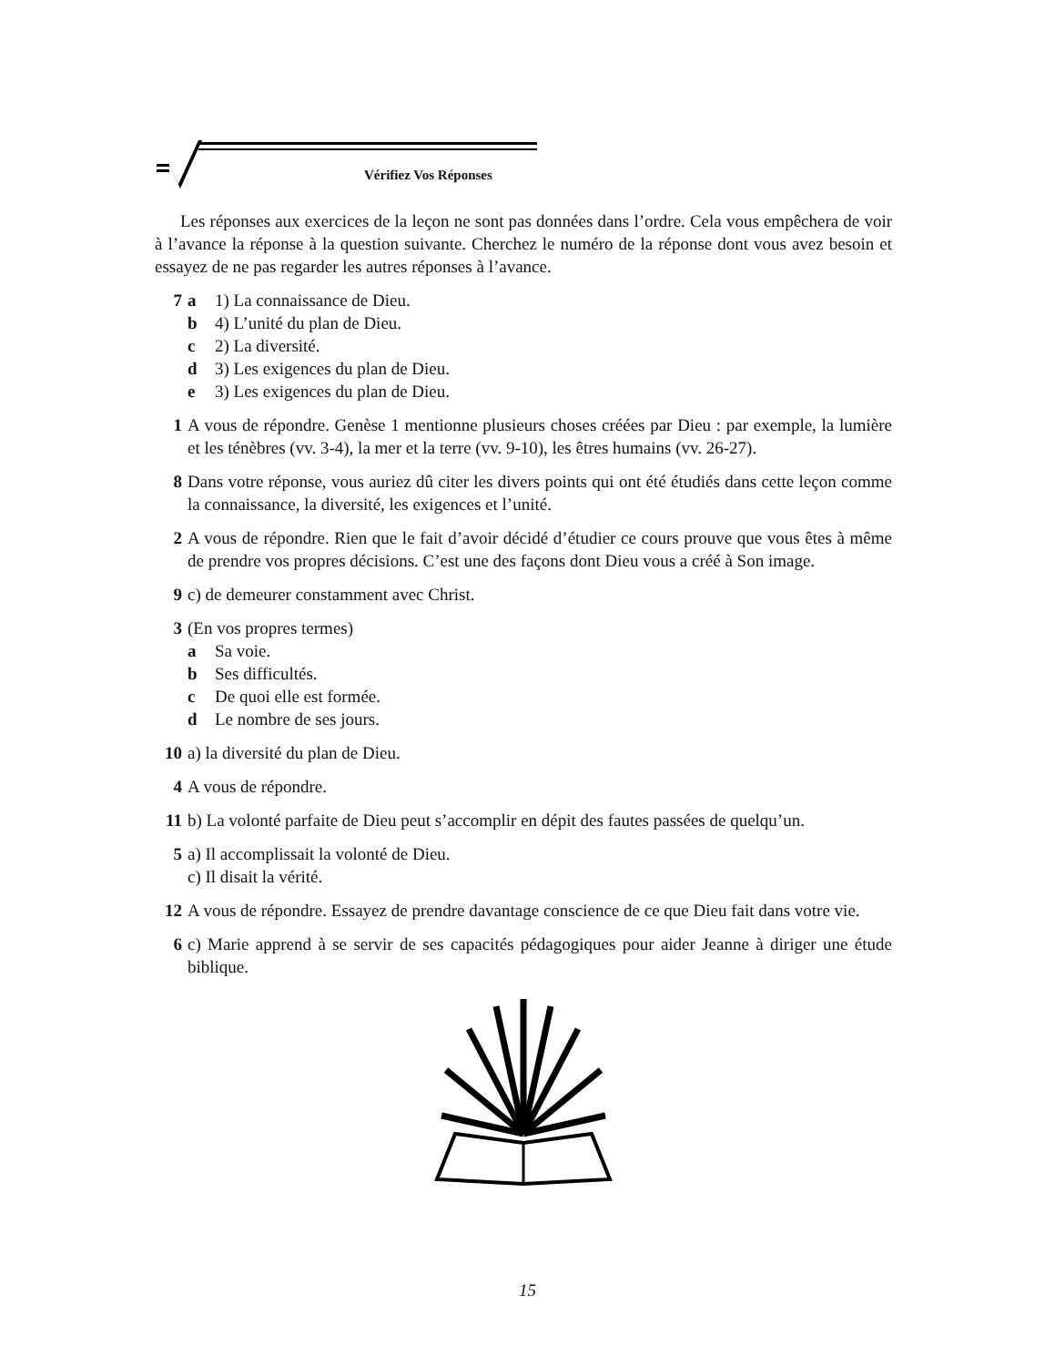Vérifiez Vos Réponses
Les réponses aux exercices de la leçon ne sont pas données dans l’ordre. Cela vous empêchera de voir à l’avance la réponse à la question suivante. Cherchez le numéro de la réponse dont vous avez besoin et essayez de ne pas regarder les autres réponses à l’avance.
7 a 1) La connaissance de Dieu.
b 4) L’unité du plan de Dieu.
c 2) La diversité.
d 3) Les exigences du plan de Dieu.
e 3) Les exigences du plan de Dieu.
1 A vous de répondre. Genèse 1 mentionne plusieurs choses créées par Dieu : par exemple, la lumière et les ténèbres (vv. 3-4), la mer et la terre (vv. 9-10), les êtres humains (vv. 26-27).
8 Dans votre réponse, vous auriez dû citer les divers points qui ont été étudiés dans cette leçon comme la connaissance, la diversité, les exigences et l’unité.
2 A vous de répondre. Rien que le fait d’avoir décidé d’étudier ce cours prouve que vous êtes à même de prendre vos propres décisions. C’est une des façons dont Dieu vous a créé à Son image.
9 c) de demeurer constamment avec Christ.
3 (En vos propres termes)
a Sa voie.
b Ses difficultés.
c De quoi elle est formée.
d Le nombre de ses jours.
10 a) la diversité du plan de Dieu.
4 A vous de répondre.
11 b) La volonté parfaite de Dieu peut s’accomplir en dépit des fautes passées de quelqu’un.
5 a) Il accomplissait la volonté de Dieu.
c) Il disait la vérité.
12 A vous de répondre. Essayez de prendre davantage conscience de ce que Dieu fait dans votre vie.
6 c) Marie apprend à se servir de ses capacités pédagogiques pour aider Jeanne à diriger une étude biblique.
15